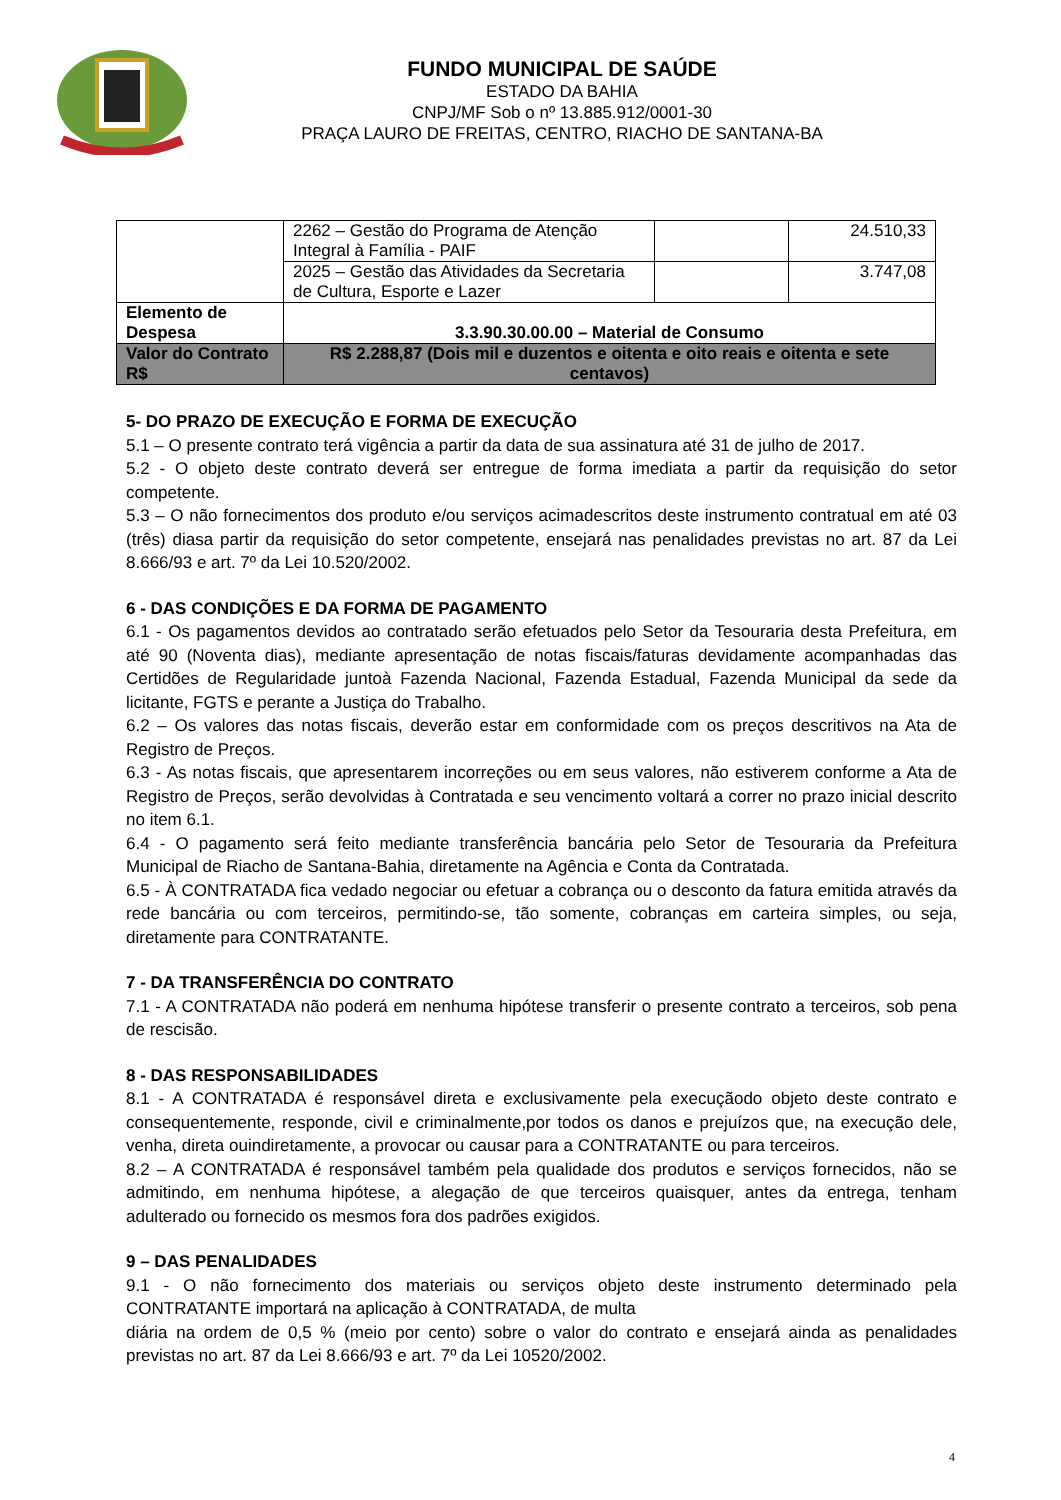FUNDO MUNICIPAL DE SAÚDE
ESTADO DA BAHIA
CNPJ/MF Sob o nº 13.885.912/0001-30
PRAÇA LAURO DE FREITAS, CENTRO, RIACHO DE SANTANA-BA
| | 2262 – Gestão do Programa de Atenção Integral à Família - PAIF | | 24.510,33 |
| | 2025 – Gestão das Atividades da Secretaria de Cultura, Esporte e Lazer | | 3.747,08 |
| Elemento de Despesa | 3.3.90.30.00.00 – Material de Consumo | | |
| Valor do Contrato R$ | R$ 2.288,87 (Dois mil e duzentos e oitenta e oito reais e oitenta e sete centavos) | | |
5- DO PRAZO DE EXECUÇÃO E FORMA DE EXECUÇÃO
5.1 – O presente contrato terá vigência a partir da data de sua assinatura até 31 de julho de 2017.
5.2 - O objeto deste contrato deverá ser entregue de forma imediata a partir da requisição do setor competente.
5.3 – O não fornecimentos dos produto e/ou serviços acimadescritos deste instrumento contratual em até 03 (três) diasa partir da requisição do setor competente, ensejará nas penalidades previstas no art. 87 da Lei 8.666/93 e art. 7º da Lei 10.520/2002.
6 - DAS CONDIÇÕES E DA FORMA DE PAGAMENTO
6.1 - Os pagamentos devidos ao contratado serão efetuados pelo Setor da Tesouraria desta Prefeitura, em até 90 (Noventa dias), mediante apresentação de notas fiscais/faturas devidamente acompanhadas das Certidões de Regularidade juntoà Fazenda Nacional, Fazenda Estadual, Fazenda Municipal da sede da licitante, FGTS e perante a Justiça do Trabalho.
6.2 – Os valores das notas fiscais, deverão estar em conformidade com os preços descritivos na Ata de Registro de Preços.
6.3 - As notas fiscais, que apresentarem incorreções ou em seus valores, não estiverem conforme a Ata de Registro de Preços, serão devolvidas à Contratada e seu vencimento voltará a correr no prazo inicial descrito no item 6.1.
6.4 - O pagamento será feito mediante transferência bancária pelo Setor de Tesouraria da Prefeitura Municipal de Riacho de Santana-Bahia, diretamente na Agência e Conta da Contratada.
6.5 - À CONTRATADA fica vedado negociar ou efetuar a cobrança ou o desconto da fatura emitida através da rede bancária ou com terceiros, permitindo-se, tão somente, cobranças em carteira simples, ou seja, diretamente para CONTRATANTE.
7 - DA TRANSFERÊNCIA DO CONTRATO
7.1 - A CONTRATADA não poderá em nenhuma hipótese transferir o presente contrato a terceiros, sob pena de rescisão.
8 - DAS RESPONSABILIDADES
8.1 - A CONTRATADA é responsável direta e exclusivamente pela execuçãodo objeto deste contrato e consequentemente, responde, civil e criminalmente,por todos os danos e prejuízos que, na execução dele, venha, direta ouindiretamente, a provocar ou causar para a CONTRATANTE ou para terceiros.
8.2 – A CONTRATADA é responsável também pela qualidade dos produtos e serviços fornecidos, não se admitindo, em nenhuma hipótese, a alegação de que terceiros quaisquer, antes da entrega, tenham adulterado ou fornecido os mesmos fora dos padrões exigidos.
9 – DAS PENALIDADES
9.1 - O não fornecimento dos materiais ou serviços objeto deste instrumento determinado pela CONTRATANTE importará na aplicação à CONTRATADA, de multa
diária na ordem de 0,5 % (meio por cento) sobre o valor do contrato e ensejará ainda as penalidades previstas no art. 87 da Lei 8.666/93 e art. 7º da Lei 10520/2002.
4